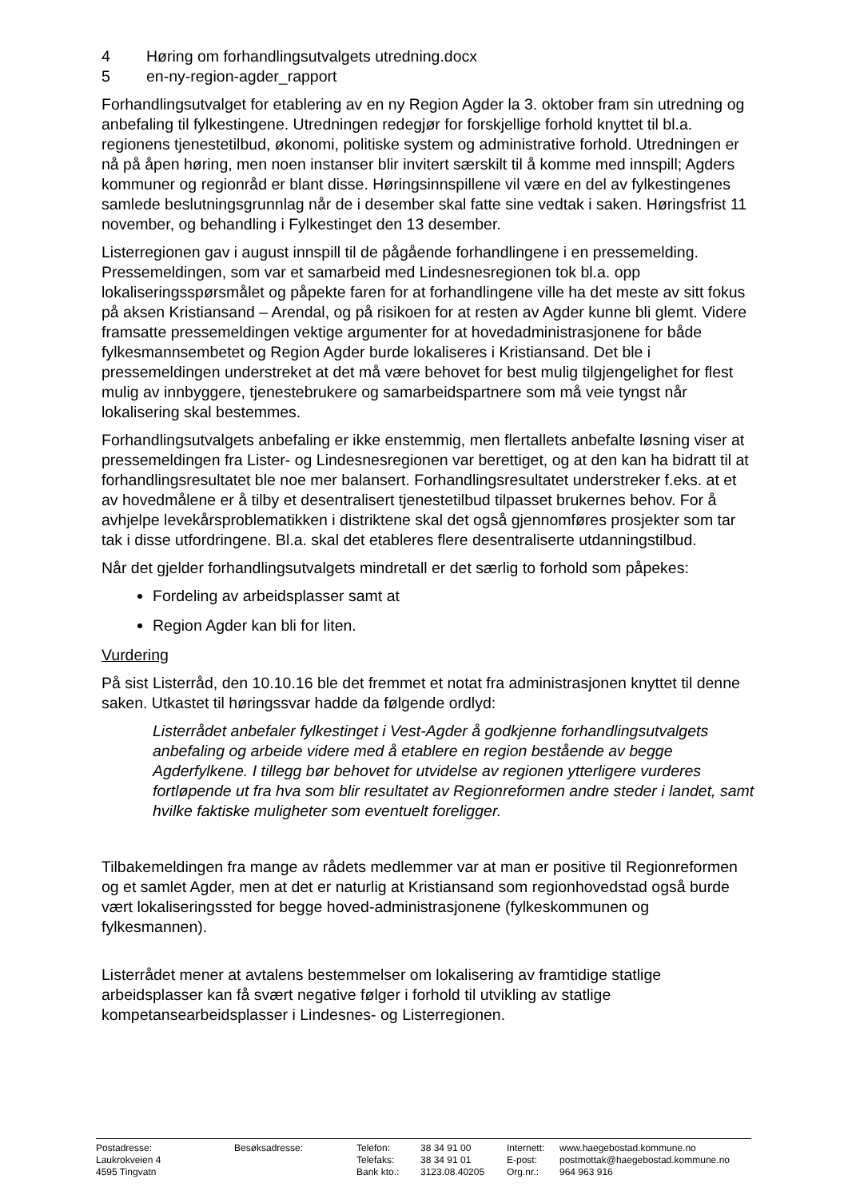4 Høring om forhandlingsutvalgets utredning.docx
5 en-ny-region-agder_rapport
Forhandlingsutvalget for etablering av en ny Region Agder la 3. oktober fram sin utredning og anbefaling til fylkestingene. Utredningen redegjør for forskjellige forhold knyttet til bl.a. regionens tjenestetilbud, økonomi, politiske system og administrative forhold. Utredningen er nå på åpen høring, men noen instanser blir invitert særskilt til å komme med innspill; Agders kommuner og regionråd er blant disse. Høringsinnspillene vil være en del av fylkestingenes samlede beslutningsgrunnlag når de i desember skal fatte sine vedtak i saken. Høringsfrist 11 november, og behandling i Fylkestinget den 13 desember.
Listerregionen gav i august innspill til de pågående forhandlingene i en pressemelding. Pressemeldingen, som var et samarbeid med Lindesnesregionen tok bl.a. opp lokaliseringsspørsmålet og påpekte faren for at forhandlingene ville ha det meste av sitt fokus på aksen Kristiansand – Arendal, og på risikoen for at resten av Agder kunne bli glemt. Videre framsatte pressemeldingen vektige argumenter for at hovedadministrasjonene for både fylkesmannsembetet og Region Agder burde lokaliseres i Kristiansand. Det ble i pressemeldingen understreket at det må være behovet for best mulig tilgjengelighet for flest mulig av innbyggere, tjenestebrukere og samarbeidspartnere som må veie tyngst når lokalisering skal bestemmes.
Forhandlingsutvalgets anbefaling er ikke enstemmig, men flertallets anbefalte løsning viser at pressemeldingen fra Lister- og Lindesnesregionen var berettiget, og at den kan ha bidratt til at forhandlingsresultatet ble noe mer balansert. Forhandlingsresultatet understreker f.eks. at et av hovedmålene er å tilby et desentralisert tjenestetilbud tilpasset brukernes behov. For å avhjelpe levekårsproblematikken i distriktene skal det også gjennomføres prosjekter som tar tak i disse utfordringene. Bl.a. skal det etableres flere desentraliserte utdanningstilbud.
Når det gjelder forhandlingsutvalgets mindretall er det særlig to forhold som påpekes:
Fordeling av arbeidsplasser samt at
Region Agder kan bli for liten.
Vurdering
På sist Listerråd, den 10.10.16 ble det fremmet et notat fra administrasjonen knyttet til denne saken. Utkastet til høringssvar hadde da følgende ordlyd:
Listerrådet anbefaler fylkestinget i Vest-Agder å godkjenne forhandlingsutvalgets anbefaling og arbeide videre med å etablere en region bestående av begge Agderfylkene. I tillegg bør behovet for utvidelse av regionen ytterligere vurderes fortløpende ut fra hva som blir resultatet av Regionreformen andre steder i landet, samt hvilke faktiske muligheter som eventuelt foreligger.
Tilbakemeldingen fra mange av rådets medlemmer var at man er positive til Regionreformen og et samlet Agder, men at det er naturlig at Kristiansand som regionhovedstad også burde vært lokaliseringssted for begge hoved-administrasjonene (fylkeskommunen og fylkesmannen).
Listerrådet mener at avtalens bestemmelser om lokalisering av framtidige statlige arbeidsplasser kan få svært negative følger i forhold til utvikling av statlige kompetansearbeidsplasser i Lindesnes- og Listerregionen.
| Postadresse: | Besøksadresse: | Telefon: | 38 34 91 00 | Internett: | www.haegebostad.kommune.no |
| Laukrokveien 4 | | Telefaks: | 38 34 91 01 | E-post: | postmottak@haegebostad.kommune.no |
| 4595 Tingvatn | | Bank kto.: | 3123.08.40205 | Org.nr.: | 964 963 916 |